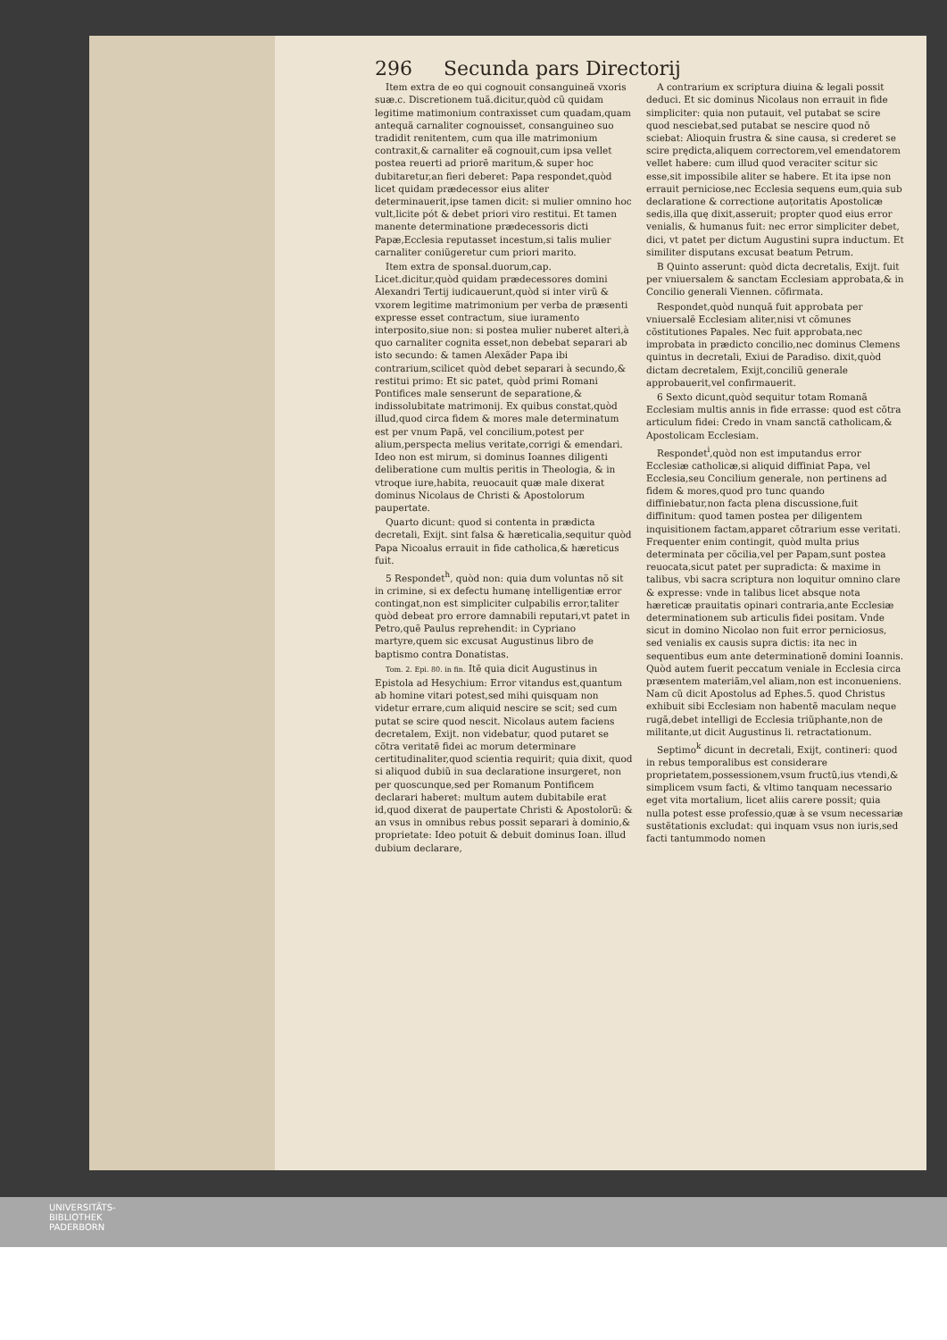296 Secunda pars Directorij
Item extra de eo qui cognouit consanguineã vxoris suæ.c. Discretionem tuã.dicitur,quòd cũ quidam legitime matimonium contraxisset cum quadam,quam antequã carnaliter cognouisset, consanguineo suo tradidit renitentem, cum qua ille matrimonium contraxit,& carnaliter eã cognouit,cum ipsa vellet postea reuerti ad priorẽ maritum,& super hoc dubitaretur,an fieri deberet: Papa respondet,quòd licet quidam prædecessor eius aliter determinauerit,ipse tamen dicit: si mulier omnino hoc vult,licite pót & debet priori viro restitui. Et tamen manente determinatione prædecessoris dicti Papæ,Ecclesia reputasset incestum,si talis mulier carnaliter coniũgeretur cum priori marito.
Item extra de sponsal.duorum,cap. Licet.dicitur,quòd quidam prædecessores domini Alexandri Tertij iudicauerunt,quòd si inter virũ & vxorem legitime matrimonium per verba de præsenti expresse esset contractum, siue iuramento interposito,siue non: si postea mulier nuberet alteri,à quo carnaliter cognita esset,non debebat separari ab isto secundo: & tamen Alexãder Papa ibi contrarium,scilicet quòd debet separari à secundo,& restitui primo: Et sic patet, quòd primi Romani Pontifices male senserunt de separatione,& indissolubitate matrimonij. Ex quibus constat,quòd illud,quod circa fidem & mores male determinatum est per vnum Papã, vel concilium,potest per alium,perspecta melius veritate,corrigi & emendari. Ideo non est mirum, si dominus Ioannes diligenti deliberatione cum multis peritis in Theologia, & in vtroque iure,habita, reuocauit quæ male dixerat dominus Nicolaus de Christi & Apostolorum paupertate.
Quarto dicunt: quod si contenta in prædicta decretali, Exijt. sint falsa & hæreticalia,sequitur quòd Papa Nicoalus errauit in fide catholica,& hæreticus fuit.
5 Respondet<sup>h</sup>, quòd non: quia dum voluntas nõ sit in crimine, si ex defectu humanę intelligentiæ error contingat,non est simpliciter culpabilis error,taliter quòd debeat pro errore damnabili reputari,vt patet in Petro,quẽ Paulus reprehendit: in Cypriano martyre,quem sic excusat Augustinus libro de baptismo contra Donatistas.
Tom. 2. Epi. 80. in fin. Itẽ quia dicit Augustinus in Epistola ad Hesychium: Error vitandus est,quantum ab homine vitari potest,sed mihi quisquam non videtur errare,cum aliquid nescire se scit; sed cum putat se scire quod nescit. Nicolaus autem faciens decretalem, Exijt. non videbatur, quod putaret se cõtra veritatẽ fidei ac morum determinare certitudinaliter,quod scientia requirit; quia dixit, quod si aliquod dubiũ in sua declaratione insurgeret, non per quoscunque,sed per Romanum Pontificem declarari haberet: multum autem dubitabile erat id,quod dixerat de paupertate Christi & Apostolorũ: & an vsus in omnibus rebus possit separari à dominio,& proprietate: Ideo potuit & debuit dominus Ioan. illud dubium declarare,
A contrarium ex scriptura diuina & legali possit deduci. Et sic dominus Nicolaus non errauit in fide simpliciter: quia non putauit, vel putabat se scire quod nesciebat,sed putabat se nescire quod nõ sciebat: Alioquin frustra & sine causa, si crederet se scire prędicta,aliquem correctorem,vel emendatorem vellet habere: cum illud quod veraciter scitur sic esse,sit impossibile aliter se habere. Et ita ipse non errauit perniciose,nec Ecclesia sequens eum,quia sub declaratione & correctione auṭoritatis Apostolicæ sedis,illa quę dixit,asseruit; propter quod eius error venialis, & humanus fuit: nec error simpliciter debet, dici, vt patet per dictum Augustini supra inductum. Et similiter disputans excusat beatum Petrum.
B Quinto asserunt: quòd dicta decretalis, Exijt. fuit per vniuersalem & sanctam Ecclesiam approbata,& in Concilio generali Viennen. cõfirmata.
Respondet,quòd nunquã fuit approbata per vniuersalẽ Ecclesiam aliter,nisi vt cõmunes cõstitutiones Papales. Nec fuit approbata,nec improbata in prædicto concilio,nec dominus Clemens quintus in decretali, Exiui de Paradiso. dixit,quòd dictam decretalem, Exijt,conciliũ generale approbauerit,vel confirmauerit.
6 Sexto dicunt,quòd sequitur totam Romanã Ecclesiam multis annis in fide errasse: quod est cõtra articulum fidei: Credo in vnam sanctã catholicam,& Apostolicam Ecclesiam.
Respondet<sup>i</sup>,quòd non est imputandus error Ecclesiæ catholicæ,si aliquid diffiniat Papa, vel Ecclesia,seu Concilium generale, non pertinens ad fidem & mores,quod pro tunc quando diffiniebatur,non facta plena discussione,fuit diffinitum: quod tamen postea per diligentem inquisitionem factam,apparet cõtrarium esse veritati. Frequenter enim contingit, quòd multa prius determinata per cõcilia,vel per Papam,sunt postea reuocata,sicut patet per supradicta: & maxime in talibus, vbi sacra scriptura non loquitur omnino clare & expresse: vnde in talibus licet absque nota hæreticæ prauitatis opinari contraria,ante Ecclesiæ determinationem sub articulis fidei positam. Vnde sicut in domino Nicolao non fuit error perniciosus, sed venialis ex causis supra dictis: ita nec in sequentibus eum ante determinationẽ domini Ioannis. Quòd autem fuerit peccatum veniale in Ecclesia circa præsentem materiãm,vel aliam,non est inconueniens. Nam cũ dicit Apostolus ad Ephes.5. quod Christus exhibuit sibi Ecclesiam non habentẽ maculam neque rugã,debet intelligi de Ecclesia triũphante,non de militante,ut dicit Augustinus li. retractationum.
Septimo<sup>k</sup> dicunt in decretali, Exijt, contineri: quod in rebus temporalibus est considerare proprietatem,possessionem,vsum fructũ,ius vtendi,& simplicem vsum facti, & vltimo tanquam necessario eget vita mortalium, licet aliis carere possit; quia nulla potest esse professio,quæ à se vsum necessariæ sustẽtationis excludat: qui inquam vsus non iuris,sed facti tantummodo nomen
UNIVERSITÄTS-
BIBLIOTHEK
PADERBORN